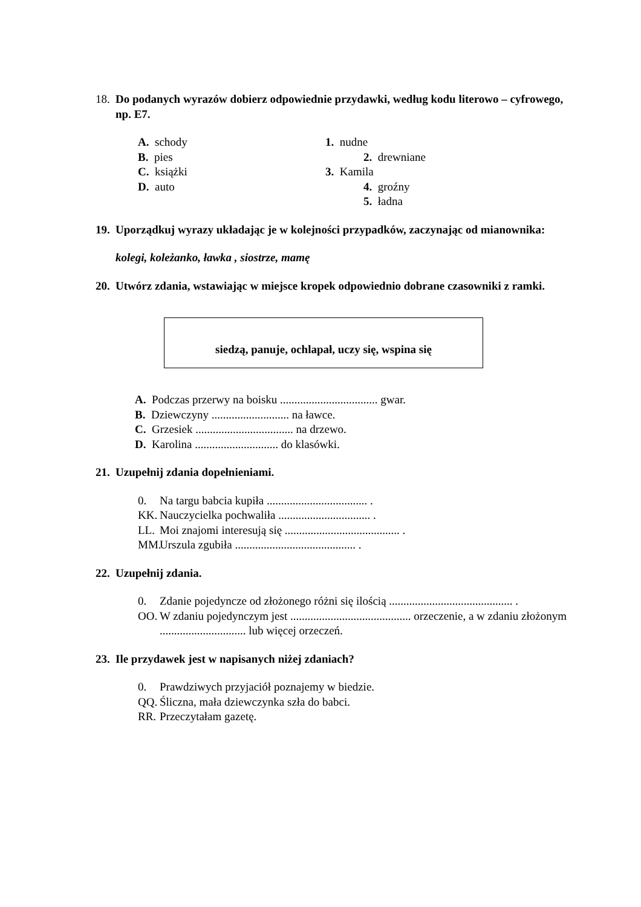18. Do podanych wyrazów dobierz odpowiednie przydawki, według kodu literowo – cyfrowego, np. E7.
A. schody 1. nudne
B. pies 2. drewniane
C. książki 3. Kamila
D. auto 4. groźny
5. ładna
19. Uporządkuj wyrazy układając je w kolejności przypadków, zaczynając od mianownika:
kolegi, koleżanko, ławka , siostrze, mamę
20. Utwórz zdania, wstawiając w miejsce kropek odpowiednio dobrane czasowniki z ramki.
siedzą, panuje, ochlapał, uczy się, wspina się
A. Podczas przerwy na boisku .................................. gwar.
B. Dziewczyny ........................... na ławce.
C. Grzesiek .................................. na drzewo.
D. Karolina ............................. do klasówki.
21. Uzupełnij zdania dopełnieniami.
0. Na targu babcia kupiła ................................... .
KK. Nauczycielka pochwaliła ................................ .
LL. Moi znajomi interesują się ........................................ .
MM. Urszula zgubiła .......................................... .
22. Uzupełnij zdania.
0. Zdanie pojedyncze od złożonego różni się ilością ........................................... .
OO. W zdaniu pojedynczym jest .......................................... orzeczenie, a w zdaniu złożonym .............................. lub więcej orzeczeń.
23. Ile przydawek jest w napisanych niżej zdaniach?
0. Prawdziwych przyjaciół poznajemy w biedzie.
QQ. Śliczna, mała dziewczynka szła do babci.
RR. Przeczytałam gazetę.